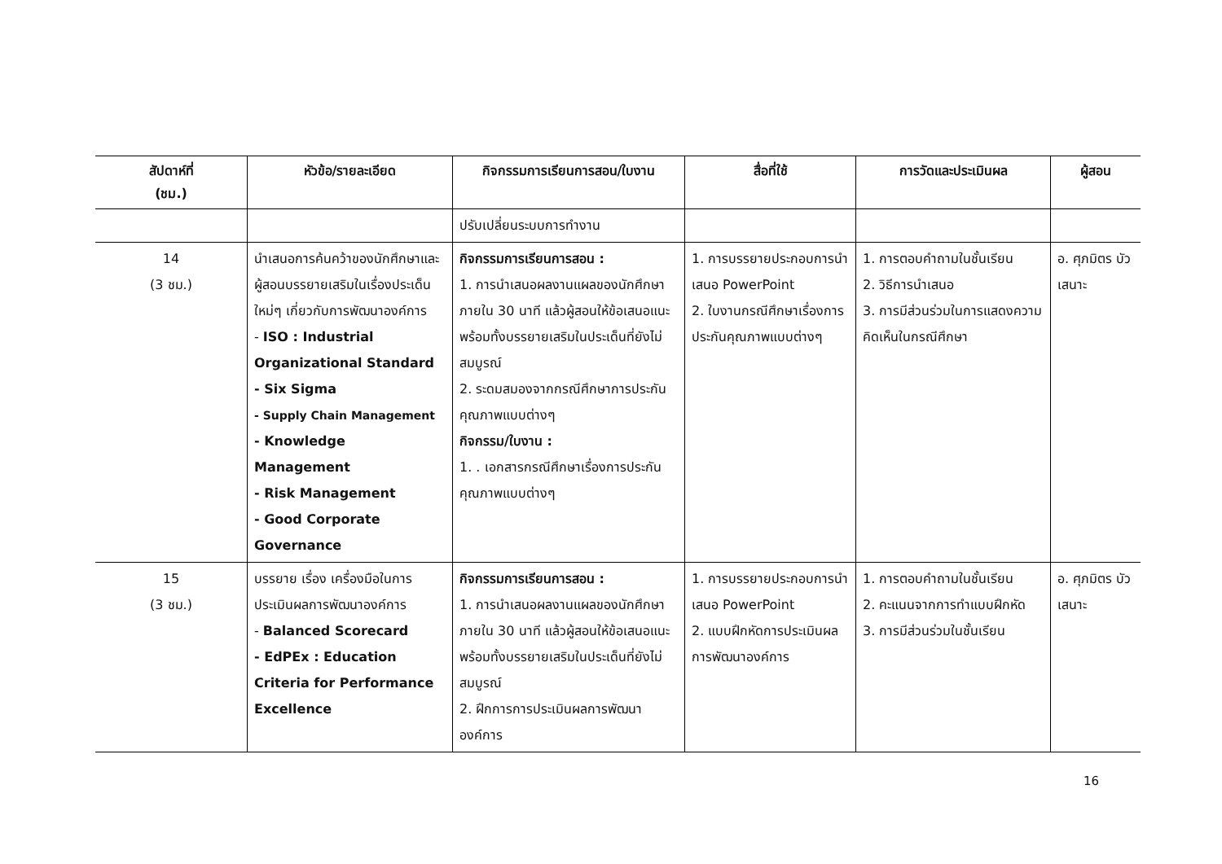| สัปดาห์ที่ (ชม.) | หัวข้อ/รายละเอียด | กิจกรรมการเรียนการสอน/ใบงาน | สื่อที่ใช้ | การวัดและประเมินผล | ผู้สอน |
| --- | --- | --- | --- | --- | --- |
| | | ปรับเปลี่ยนระบบการทำงาน | | | |
| 14 (3 ชม.) | นำเสนอการค้นคว้าของนักศึกษาและผู้สอนบรรยายเสริมในเรื่องประเด็นใหม่ๆ เกี่ยวกับการพัฒนาองค์การ - ISO : Industrial Organizational Standard - Six Sigma - Supply Chain Management - Knowledge Management - Risk Management - Good Corporate Governance | กิจกรรมการเรียนการสอน : 1. การนำเสนอผลงานแผลของนักศึกษาภายใน 30 นาที แล้วผู้สอนให้ข้อเสนอแนะพร้อมทั้งบรรยายเสริมในประเด็นที่ยังไม่สมบูรณ์ 2. ระดมสมองจากกรณีศึกษาการประกันคุณภาพแบบต่างๆ กิจกรรม/ใบงาน : 1. . เอกสารกรณีศึกษาเรื่องการประกันคุณภาพแบบต่างๆ | 1. การบรรยายประกอบการนำเสนอ PowerPoint 2. ใบงานกรณีศึกษาเรื่องการประกันคุณภาพแบบต่างๆ | 1. การตอบคำถามในชั้นเรียน 2. วิธีการนำเสนอ 3. การมีส่วนร่วมในการแสดงความคิดเห็นในกรณีศึกษา | อ. ศุภมิตร บัวเสนาะ |
| 15 (3 ชม.) | บรรยาย เรื่อง เครื่องมือในการประเมินผลการพัฒนาองค์การ - Balanced Scorecard - EdPEx : Education Criteria for Performance Excellence | กิจกรรมการเรียนการสอน : 1. การนำเสนอผลงานแผลของนักศึกษาภายใน 30 นาที แล้วผู้สอนให้ข้อเสนอแนะพร้อมทั้งบรรยายเสริมในประเด็นที่ยังไม่สมบูรณ์ 2. ฝึกการการประเมินผลการพัฒนาองค์การ | 1. การบรรยายประกอบการนำเสนอ PowerPoint 2. แบบฝึกหัดการประเมินผลการพัฒนาองค์การ | 1. การตอบคำถามในชั้นเรียน 2. คะแนนจากการทำแบบฝึกหัด 3. การมีส่วนร่วมในชั้นเรียน | อ. ศุภมิตร บัวเสนาะ |
16